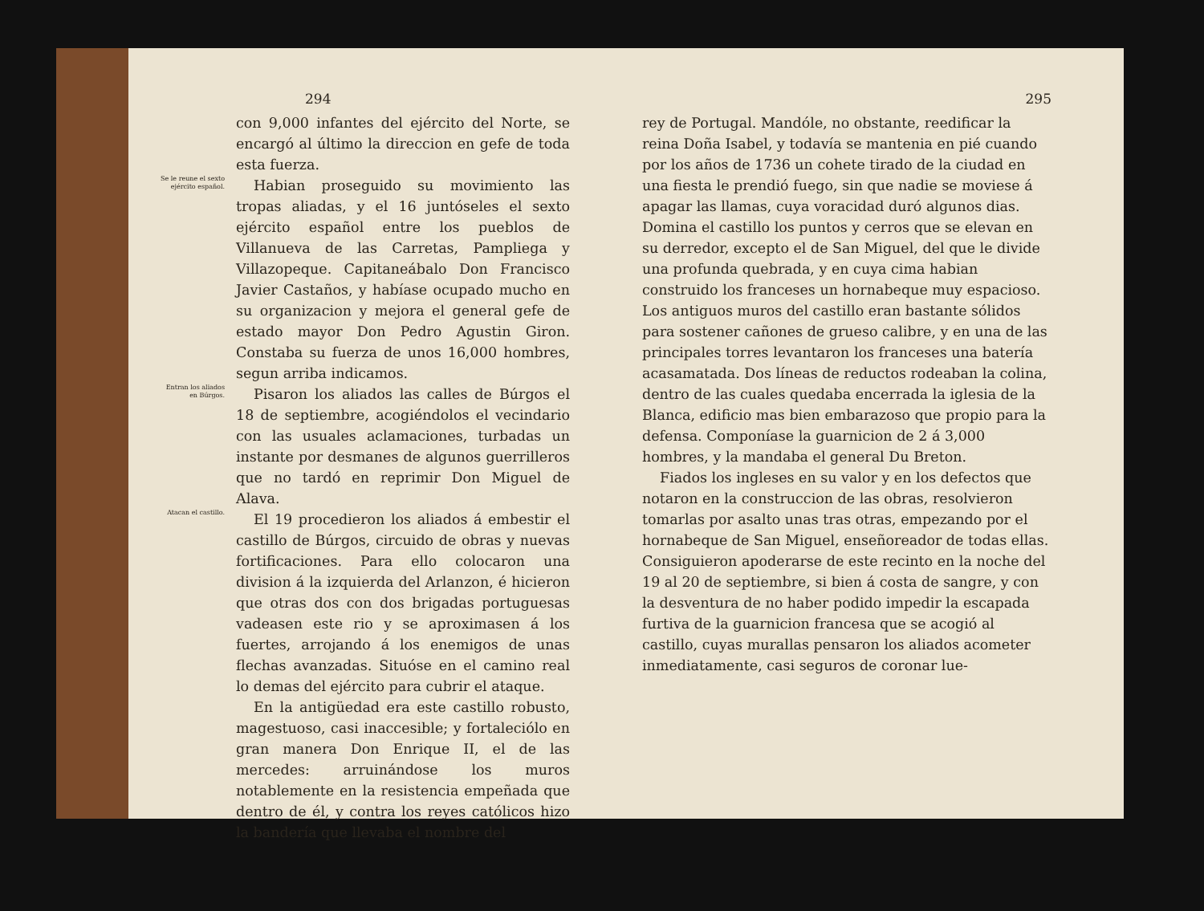294
con 9,000 infantes del ejército del Norte, se encargó al último la direccion en gefe de toda esta fuerza.
Se le reune el sexto ejército español.
Habian proseguido su movimiento las tropas aliadas, y el 16 juntóseles el sexto ejército español entre los pueblos de Villanueva de las Carretas, Pampliega y Villazopeque. Capitaneábalo Don Francisco Javier Castaños, y habíase ocupado mucho en su organizacion y mejora el general gefe de estado mayor Don Pedro Agustin Giron. Constaba su fuerza de unos 16,000 hombres, segun arriba indicamos.
Entran los aliados en Búrgos.
Pisaron los aliados las calles de Búrgos el 18 de septiembre, acogiéndolos el vecindario con las usuales aclamaciones, turbadas un instante por desmanes de algunos guerrilleros que no tardó en reprimir Don Miguel de Alava.
Atacan el castillo.
El 19 procedieron los aliados á embestir el castillo de Búrgos, circuido de obras y nuevas fortificaciones. Para ello colocaron una division á la izquierda del Arlanzon, é hicieron que otras dos con dos brigadas portuguesas vadeasen este rio y se aproximasen á los fuertes, arrojando á los enemigos de unas flechas avanzadas. Situóse en el camino real lo demas del ejército para cubrir el ataque.
En la antigüedad era este castillo robusto, magestuoso, casi inaccesible; y fortaleciólo en gran manera Don Enrique II, el de las mercedes: arruinándose los muros notablemente en la resistencia empeñada que dentro de él, y contra los reyes católicos hizo la bandería que llevaba el nombre del
295
rey de Portugal. Mandóle, no obstante, reedificar la reina Doña Isabel, y todavía se mantenia en pié cuando por los años de 1736 un cohete tirado de la ciudad en una fiesta le prendió fuego, sin que nadie se moviese á apagar las llamas, cuya voracidad duró algunos dias. Domina el castillo los puntos y cerros que se elevan en su derredor, excepto el de San Miguel, del que le divide una profunda quebrada, y en cuya cima habian construido los franceses un hornabeque muy espacioso. Los antiguos muros del castillo eran bastante sólidos para sostener cañones de grueso calibre, y en una de las principales torres levantaron los franceses una batería acasamatada. Dos líneas de reductos rodeaban la colina, dentro de las cuales quedaba encerrada la iglesia de la Blanca, edificio mas bien embarazoso que propio para la defensa. Componíase la guarnicion de 2 á 3,000 hombres, y la mandaba el general Du Breton.
Fiados los ingleses en su valor y en los defectos que notaron en la construccion de las obras, resolvieron tomarlas por asalto unas tras otras, empezando por el hornabeque de San Miguel, enseñoreador de todas ellas. Consiguieron apoderarse de este recinto en la noche del 19 al 20 de septiembre, si bien á costa de sangre, y con la desventura de no haber podido impedir la escapada furtiva de la guarnicion francesa que se acogió al castillo, cuyas murallas pensaron los aliados acometer inmediatamente, casi seguros de coronar lue-